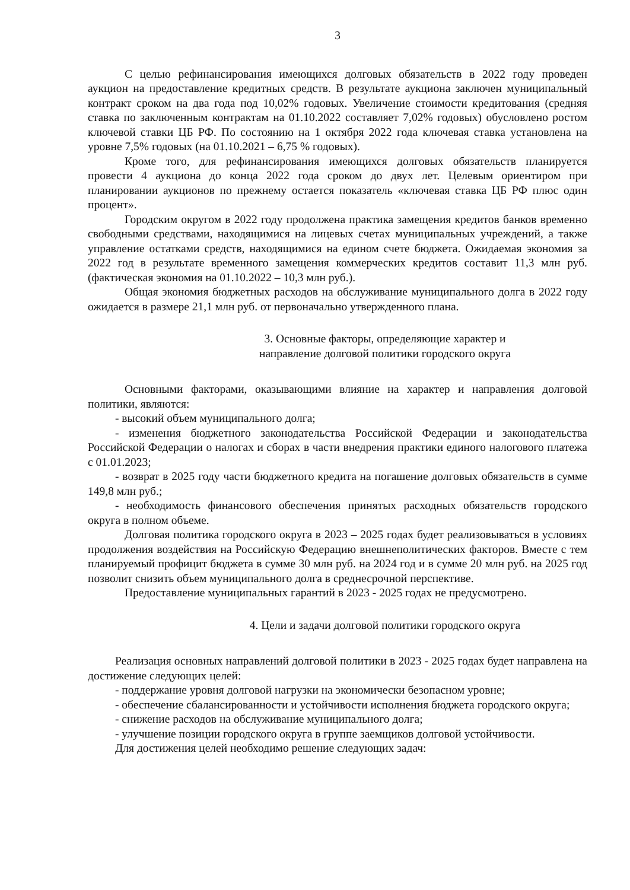3
С целью рефинансирования имеющихся долговых обязательств в 2022 году проведен аукцион на предоставление кредитных средств. В результате аукциона заключен муниципальный контракт сроком на два года под 10,02% годовых. Увеличение стоимости кредитования (средняя ставка по заключенным контрактам на 01.10.2022 составляет 7,02% годовых) обусловлено ростом ключевой ставки ЦБ РФ. По состоянию на 1 октября 2022 года ключевая ставка установлена на уровне 7,5% годовых (на 01.10.2021 – 6,75 % годовых).
Кроме того, для рефинансирования имеющихся долговых обязательств планируется провести 4 аукциона до конца 2022 года сроком до двух лет. Целевым ориентиром при планировании аукционов по прежнему остается показатель «ключевая ставка ЦБ РФ плюс один процент».
Городским округом в 2022 году продолжена практика замещения кредитов банков временно свободными средствами, находящимися на лицевых счетах муниципальных учреждений, а также управление остатками средств, находящимися на едином счете бюджета. Ожидаемая экономия за 2022 год в результате временного замещения коммерческих кредитов составит 11,3 млн руб. (фактическая экономия на 01.10.2022 – 10,3 млн руб.).
Общая экономия бюджетных расходов на обслуживание муниципального долга в 2022 году ожидается в размере 21,1 млн руб. от первоначально утвержденного плана.
3. Основные факторы, определяющие характер и
направление долговой политики городского округа
Основными факторами, оказывающими влияние на характер и направления долговой политики, являются:
- высокий объем муниципального долга;
- изменения бюджетного законодательства Российской Федерации и законодательства Российской Федерации о налогах и сборах в части внедрения практики единого налогового платежа с 01.01.2023;
- возврат в 2025 году части бюджетного кредита на погашение долговых обязательств в сумме 149,8 млн руб.;
- необходимость финансового обеспечения принятых расходных обязательств городского округа в полном объеме.
Долговая политика городского округа в 2023 – 2025 годах будет реализовываться в условиях продолжения воздействия на Российскую Федерацию внешнеполитических факторов. Вместе с тем планируемый профицит бюджета в сумме 30 млн руб. на 2024 год и в сумме 20 млн руб. на 2025 год позволит снизить объем муниципального долга в среднесрочной перспективе.
Предоставление муниципальных гарантий в 2023 - 2025 годах не предусмотрено.
4. Цели и задачи долговой политики городского округа
Реализация основных направлений долговой политики в 2023 - 2025 годах будет направлена на достижение следующих целей:
- поддержание уровня долговой нагрузки на экономически безопасном уровне;
- обеспечение сбалансированности и устойчивости исполнения бюджета городского округа;
- снижение расходов на обслуживание муниципального долга;
- улучшение позиции городского округа в группе заемщиков долговой устойчивости.
Для достижения целей необходимо решение следующих задач: